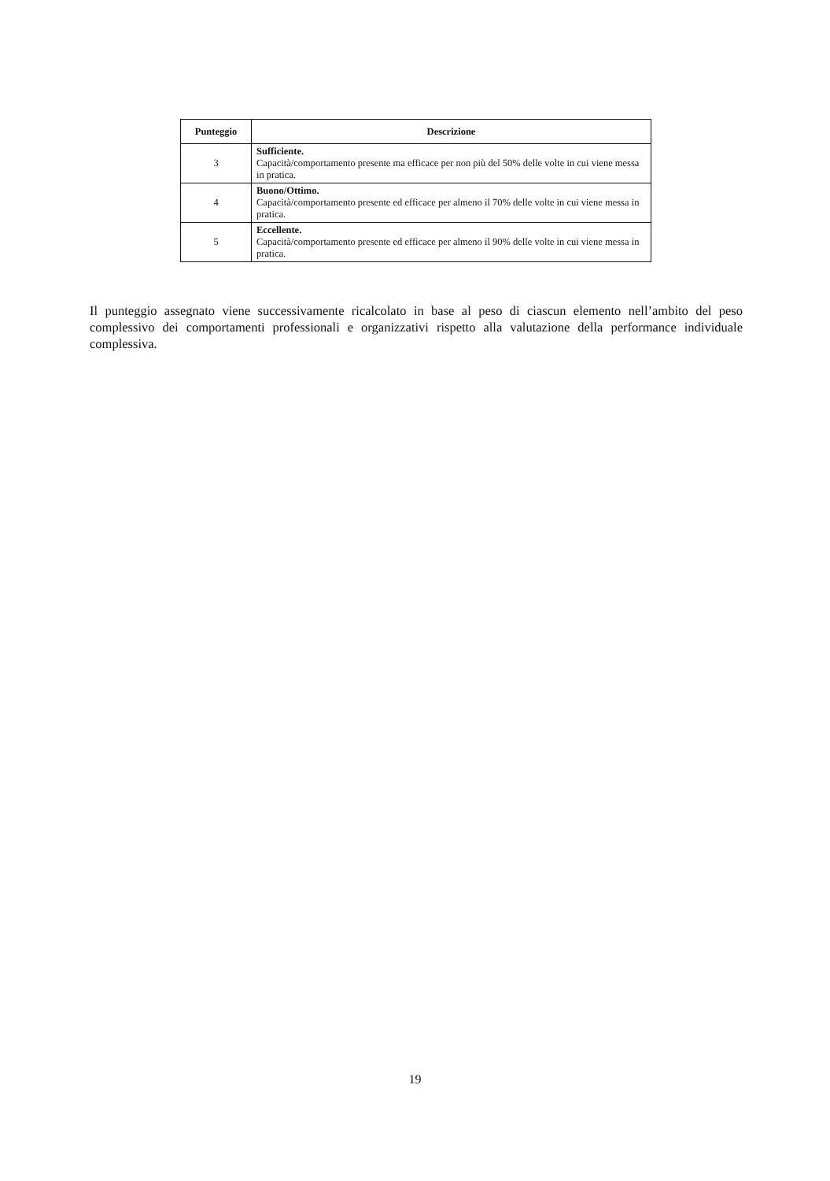| Punteggio | Descrizione |
| --- | --- |
| 3 | Sufficiente. Capacità/comportamento presente ma efficace per non più del 50% delle volte in cui viene messa in pratica. |
| 4 | Buono/Ottimo. Capacità/comportamento presente ed efficace per almeno il 70% delle volte in cui viene messa in pratica. |
| 5 | Eccellente. Capacità/comportamento presente ed efficace per almeno il 90% delle volte in cui viene messa in pratica. |
Il punteggio assegnato viene successivamente ricalcolato in base al peso di ciascun elemento nell’ambito del peso complessivo dei comportamenti professionali e organizzativi rispetto alla valutazione della performance individuale complessiva.
19